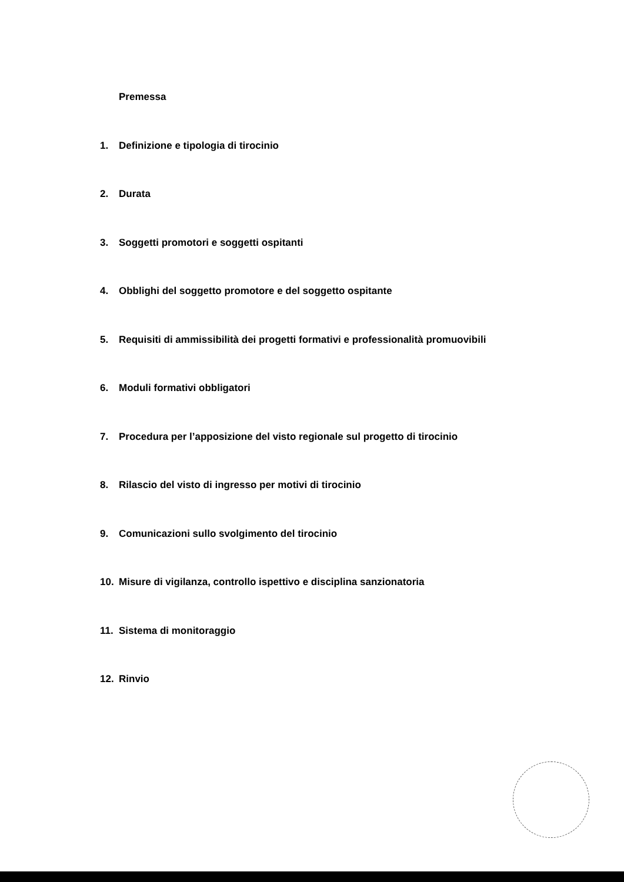Premessa
1. Definizione e tipologia di tirocinio
2. Durata
3. Soggetti promotori e soggetti ospitanti
4. Obblighi del soggetto promotore e del soggetto ospitante
5. Requisiti di ammissibilità dei progetti formativi e professionalità promuovibili
6. Moduli formativi obbligatori
7. Procedura per l’apposizione del visto regionale sul progetto di tirocinio
8. Rilascio del visto di ingresso per motivi di tirocinio
9. Comunicazioni sullo svolgimento del tirocinio
10. Misure di vigilanza, controllo ispettivo e disciplina sanzionatoria
11. Sistema di monitoraggio
12. Rinvio